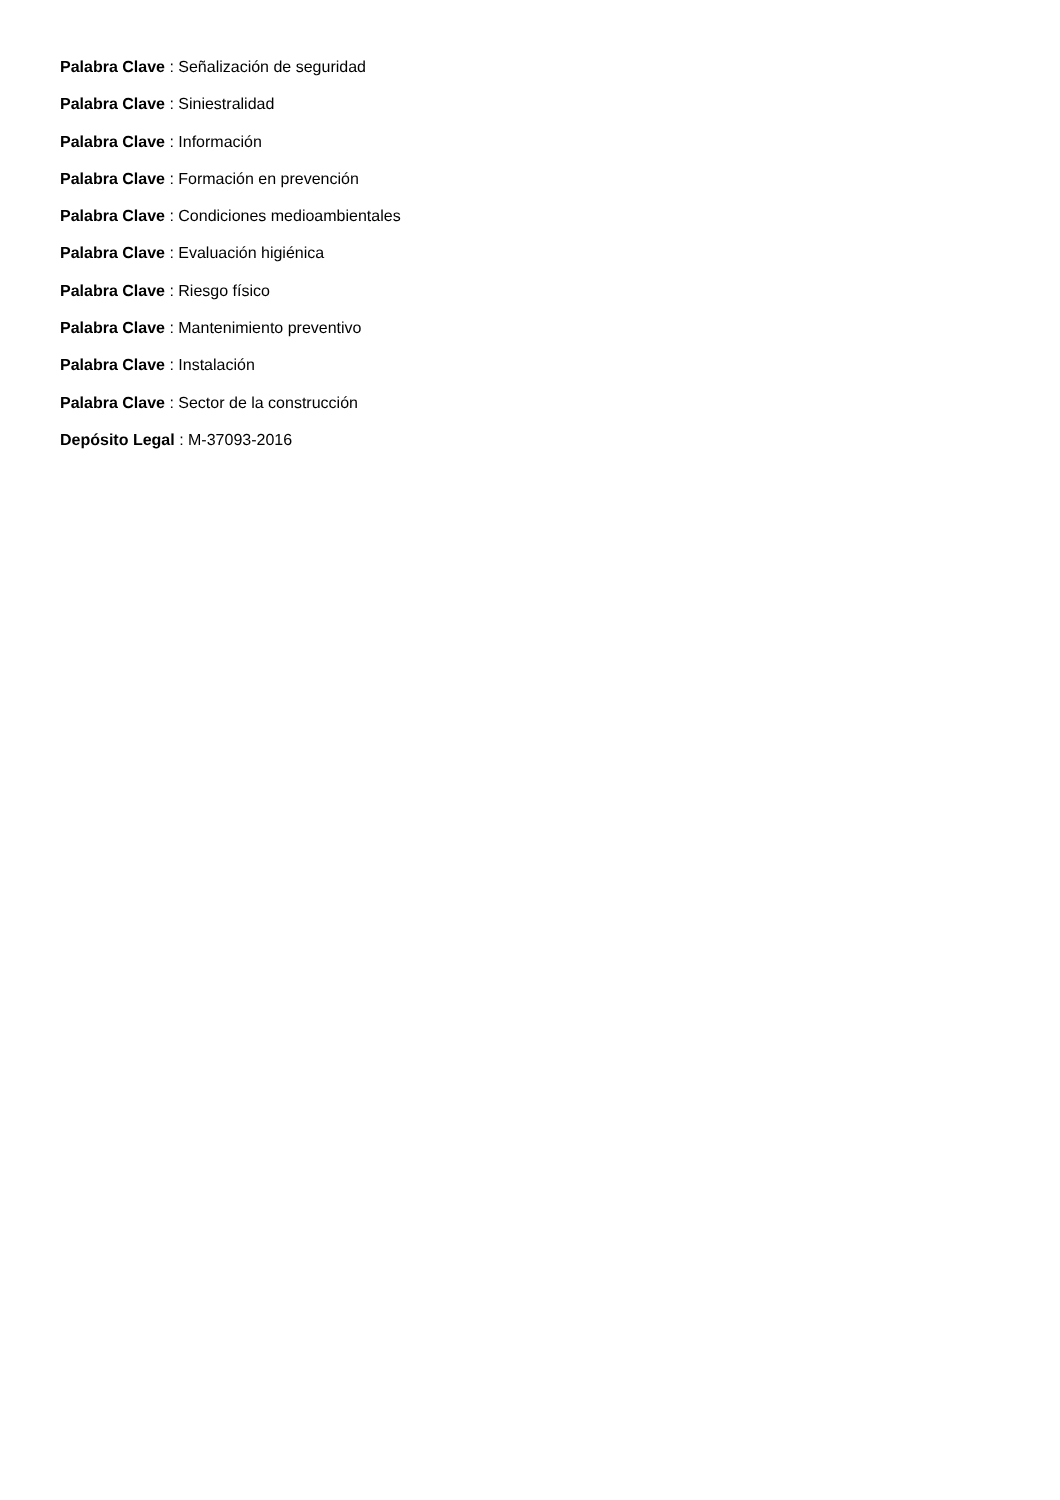Palabra Clave : Señalización de seguridad
Palabra Clave : Siniestralidad
Palabra Clave : Información
Palabra Clave : Formación en prevención
Palabra Clave : Condiciones medioambientales
Palabra Clave : Evaluación higiénica
Palabra Clave : Riesgo físico
Palabra Clave : Mantenimiento preventivo
Palabra Clave : Instalación
Palabra Clave : Sector de la construcción
Depósito Legal : M-37093-2016